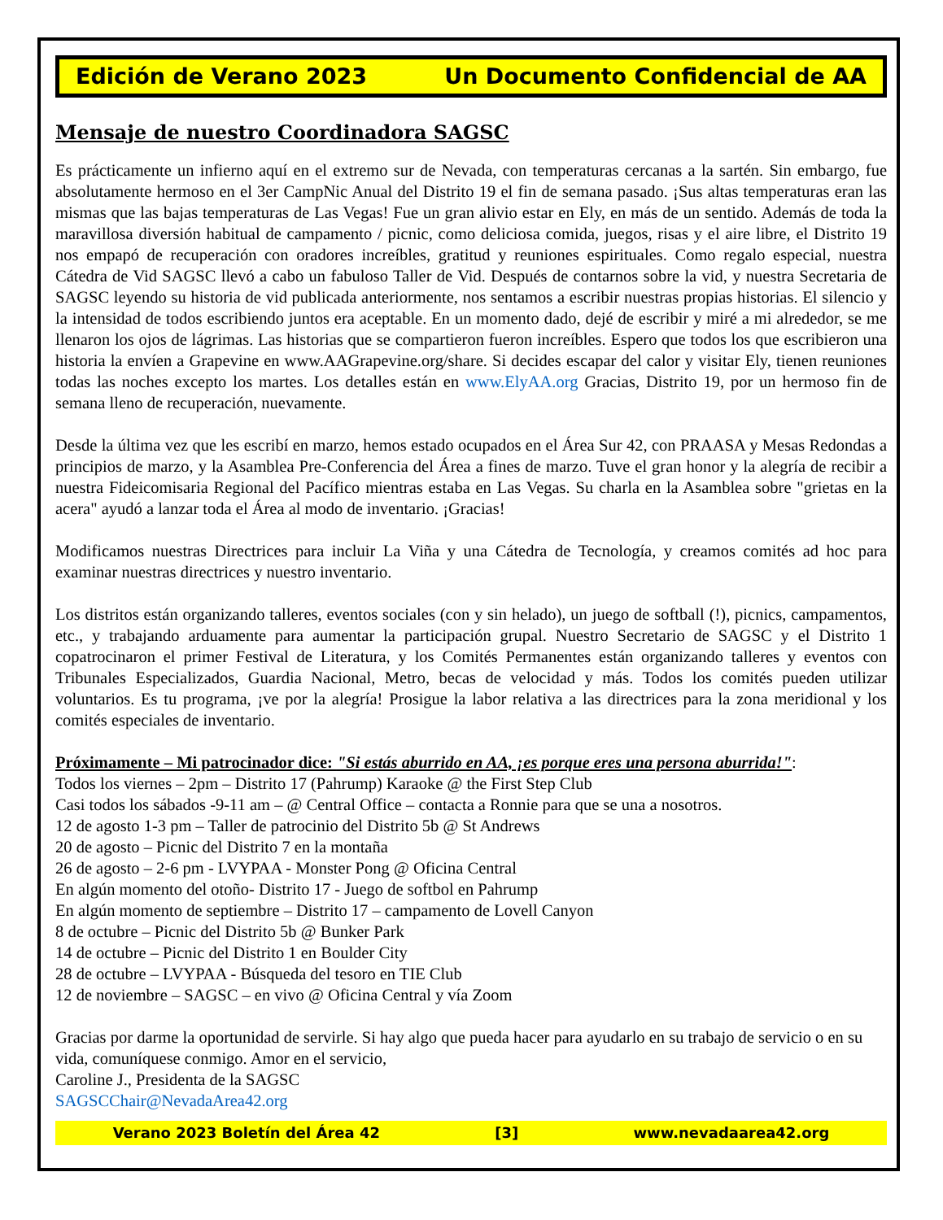Edición de Verano 2023 Un Documento Confidencial de AA
Mensaje de nuestro Coordinadora SAGSC
Es prácticamente un infierno aquí en el extremo sur de Nevada, con temperaturas cercanas a la sartén. Sin embargo, fue absolutamente hermoso en el 3er CampNic Anual del Distrito 19 el fin de semana pasado. ¡Sus altas temperaturas eran las mismas que las bajas temperaturas de Las Vegas! Fue un gran alivio estar en Ely, en más de un sentido. Además de toda la maravillosa diversión habitual de campamento / picnic, como deliciosa comida, juegos, risas y el aire libre, el Distrito 19 nos empapó de recuperación con oradores increíbles, gratitud y reuniones espirituales. Como regalo especial, nuestra Cátedra de Vid SAGSC llevó a cabo un fabuloso Taller de Vid. Después de contarnos sobre la vid, y nuestra Secretaria de SAGSC leyendo su historia de vid publicada anteriormente, nos sentamos a escribir nuestras propias historias. El silencio y la intensidad de todos escribiendo juntos era aceptable. En un momento dado, dejé de escribir y miré a mi alrededor, se me llenaron los ojos de lágrimas. Las historias que se compartieron fueron increíbles. Espero que todos los que escribieron una historia la envíen a Grapevine en www.AAGrapevine.org/share. Si decides escapar del calor y visitar Ely, tienen reuniones todas las noches excepto los martes. Los detalles están en www.ElyAA.org Gracias, Distrito 19, por un hermoso fin de semana lleno de recuperación, nuevamente.
Desde la última vez que les escribí en marzo, hemos estado ocupados en el Área Sur 42, con PRAASA y Mesas Redondas a principios de marzo, y la Asamblea Pre-Conferencia del Área a fines de marzo. Tuve el gran honor y la alegría de recibir a nuestra Fideicomisaria Regional del Pacífico mientras estaba en Las Vegas. Su charla en la Asamblea sobre "grietas en la acera" ayudó a lanzar toda el Área al modo de inventario. ¡Gracias!
Modificamos nuestras Directrices para incluir La Viña y una Cátedra de Tecnología, y creamos comités ad hoc para examinar nuestras directrices y nuestro inventario.
Los distritos están organizando talleres, eventos sociales (con y sin helado), un juego de softball (!), picnics, campamentos, etc., y trabajando arduamente para aumentar la participación grupal. Nuestro Secretario de SAGSC y el Distrito 1 copatrocinaron el primer Festival de Literatura, y los Comités Permanentes están organizando talleres y eventos con Tribunales Especializados, Guardia Nacional, Metro, becas de velocidad y más. Todos los comités pueden utilizar voluntarios. Es tu programa, ¡ve por la alegría! Prosigue la labor relativa a las directrices para la zona meridional y los comités especiales de inventario.
Próximamente – Mi patrocinador dice: "Si estás aburrido en AA, ¡es porque eres una persona aburrida!":
Todos los viernes – 2pm – Distrito 17 (Pahrump) Karaoke @ the First Step Club
Casi todos los sábados -9-11 am – @ Central Office – contacta a Ronnie para que se una a nosotros.
12 de agosto 1-3 pm – Taller de patrocinio del Distrito 5b @ St Andrews
20 de agosto – Picnic del Distrito 7 en la montaña
26 de agosto – 2-6 pm - LVYPAA - Monster Pong @ Oficina Central
En algún momento del otoño- Distrito 17 - Juego de softbol en Pahrump
En algún momento de septiembre – Distrito 17 – campamento de Lovell Canyon
8 de octubre – Picnic del Distrito 5b @ Bunker Park
14 de octubre – Picnic del Distrito 1 en Boulder City
28 de octubre – LVYPAA - Búsqueda del tesoro en TIE Club
12 de noviembre – SAGSC – en vivo @ Oficina Central y vía Zoom
Gracias por darme la oportunidad de servirle. Si hay algo que pueda hacer para ayudarlo en su trabajo de servicio o en su vida, comuníquese conmigo. Amor en el servicio,
Caroline J., Presidenta de la SAGSC
SAGSCChair@NevadaArea42.org
Verano 2023 Boletín del Área 42 [3] www.nevadaarea42.org